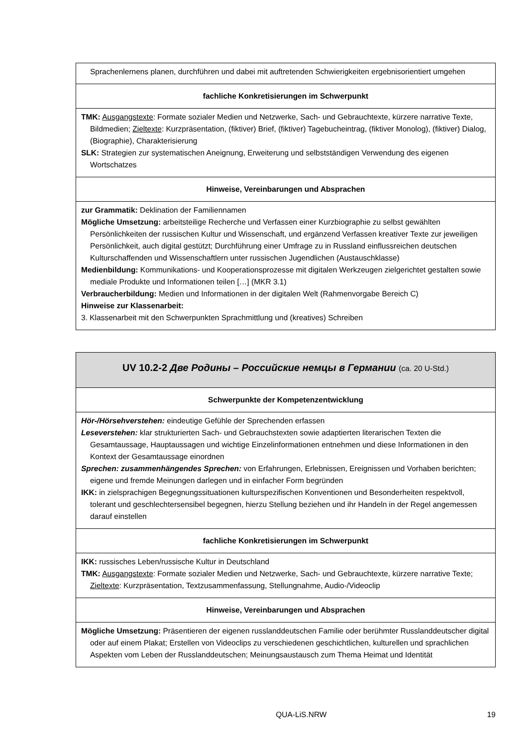| Sprachenlernens planen, durchführen und dabei mit auftretenden Schwierigkeiten ergebnisorientiert umgehen |
| fachliche Konkretisierungen im Schwerpunkt |
| TMK: Ausgangstexte : Formate sozialer Medien und Netzwerke, Sach- und Gebrauchtexte, kürzere narrative Texte, Bildmedien; Zieltexte : Kurzpräsentation, (fiktiver) Brief, (fiktiver) Tagebucheintrag, (fiktiver Monolog), (fiktiver) Dialog, (Biographie), Charakterisierung SLK: Strategien zur systematischen Aneignung, Erweiterung und selbstständigen Verwendung des eigenen Wortschatzes |
| Hinweise, Vereinbarungen und Absprachen |
| zur Grammatik: Deklination der Familiennamen Mögliche Umsetzung: arbeitsteilige Recherche und Verfassen einer Kurzbiographie zu selbst gewählten Persönlichkeiten der russischen Kultur und Wissenschaft, und ergänzend Verfassen kreativer Texte zur jeweiligen Persönlichkeit, auch digital gestützt; Durchführung einer Umfrage zu in Russland einflussreichen deutschen Kulturschaffenden und Wissenschaftlern unter russischen Jugendlichen (Austauschklasse) Medienbildung: Kommunikations- und Kooperationsprozesse mit digitalen Werkzeugen zielgerichtet gestalten sowie mediale Produkte und Informationen teilen […] (MKR 3.1) Verbraucherbildung: Medien und Informationen in der digitalen Welt (Rahmenvorgabe Bereich C) Hinweise zur Klassenarbeit: 3. Klassenarbeit mit den Schwerpunkten Sprachmittlung und (kreatives) Schreiben |
| UV 10.2-2 Две Родины – Российские немцы в Германии (ca. 20 U-Std.) |
| Schwerpunkte der Kompetenzentwicklung |
| Hör-/Hörsehverstehen: eindeutige Gefühle der Sprechenden erfassen Leseverstehen: klar strukturierten Sach- und Gebrauchstexten sowie adaptierten literarischen Texten die Gesamtaussage, Hauptaussagen und wichtige Einzelinformationen entnehmen und diese Informationen in den Kontext der Gesamtaussage einordnen Sprechen: zusammenhängendes Sprechen: von Erfahrungen, Erlebnissen, Ereignissen und Vorhaben berichten; eigene und fremde Meinungen darlegen und in einfacher Form begründen IKK: in zielsprachigen Begegnungssituationen kulturspezifischen Konventionen und Besonderheiten respektvoll, tolerant und geschlechtersensibel begegnen, hierzu Stellung beziehen und ihr Handeln in der Regel angemessen darauf einstellen |
| fachliche Konkretisierungen im Schwerpunkt |
| IKK: russisches Leben/russische Kultur in Deutschland TMK: Ausgangstexte : Formate sozialer Medien und Netzwerke, Sach- und Gebrauchtexte, kürzere narrative Texte; Zieltexte : Kurzpräsentation, Textzusammenfassung, Stellungnahme, Audio-/Videoclip |
| Hinweise, Vereinbarungen und Absprachen |
| Mögliche Umsetzung: Präsentieren der eigenen russlanddeutschen Familie oder berühmter Russlanddeutscher digital oder auf einem Plakat; Erstellen von Videoclips zu verschiedenen geschichtlichen, kulturellen und sprachlichen Aspekten vom Leben der Russlanddeutschen; Meinungsaustausch zum Thema Heimat und Identität |
QUA-LiS.NRW 19